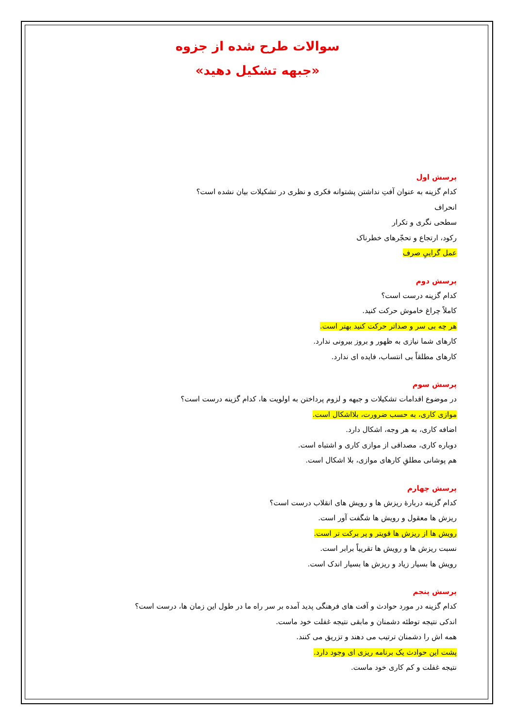سوالات طرح شده از جزوه
«جبهه تشکیل دهید»
پرسش اول
کدام گزینه به عنوان آفتِ نداشتن پشتوانه فکری و نظری در تشکیلات بیان نشده است؟
انحراف
سطحی نگری و تکرار
رکود، ارتجاع و تحجّرهای خطرناک
عمل گرایيِ صرف
پرسش دوم
کدام گزینه درست است؟
کاملاً چراغ خاموش حرکت کنید.
هر چه بی سر و صداتر حرکت کنید بهتر است.
کارهای شما نیازی به ظهور و بروز بیرونی ندارد.
کارهای مطلقاً بی انتساب، فایده ای ندارد.
پرسش سوم
در موضوع اقدامات تشکیلات و جبهه و لزوم پرداختن به اولویت ها، کدام گزینه درست است؟
موازی کاری، به حسب ضرورت، بلااشکال است.
اضافه کاری، به هر وجه، اشکال دارد.
دوباره کاری، مصداقی از موازی کاری و اشتباه است.
هم پوشانی مطلقِ کارهای موازی، بلا اشکال است.
پرسش چهارم
کدام گزینه دربارۀ ریزش ها و رویش های انقلاب درست است؟
ریزش ها معقول و رویش ها شگفت آور است.
رویش ها از ریزش ها قویتر و پر برکت تر است.
نسبت ریزش ها و رویش ها تقریباً برابر است.
رویش ها بسیار زیاد و ریزش ها بسیار اندک است.
پرسش پنجم
کدام گزینه در مورد حوادث و آفت های فرهنگی پدید آمده بر سر راه ما در طول این زمان ها، درست است؟
اندکی نتیجه توطئه دشمنان و مابقی نتیجه غفلت خود ماست.
همه اش را دشمنان ترتیب می دهند و تزریق می کنند.
پشت این حوادث یک برنامه ریزی ای وجود دارد.
نتیجه غفلت و کم کاری خود ماست.